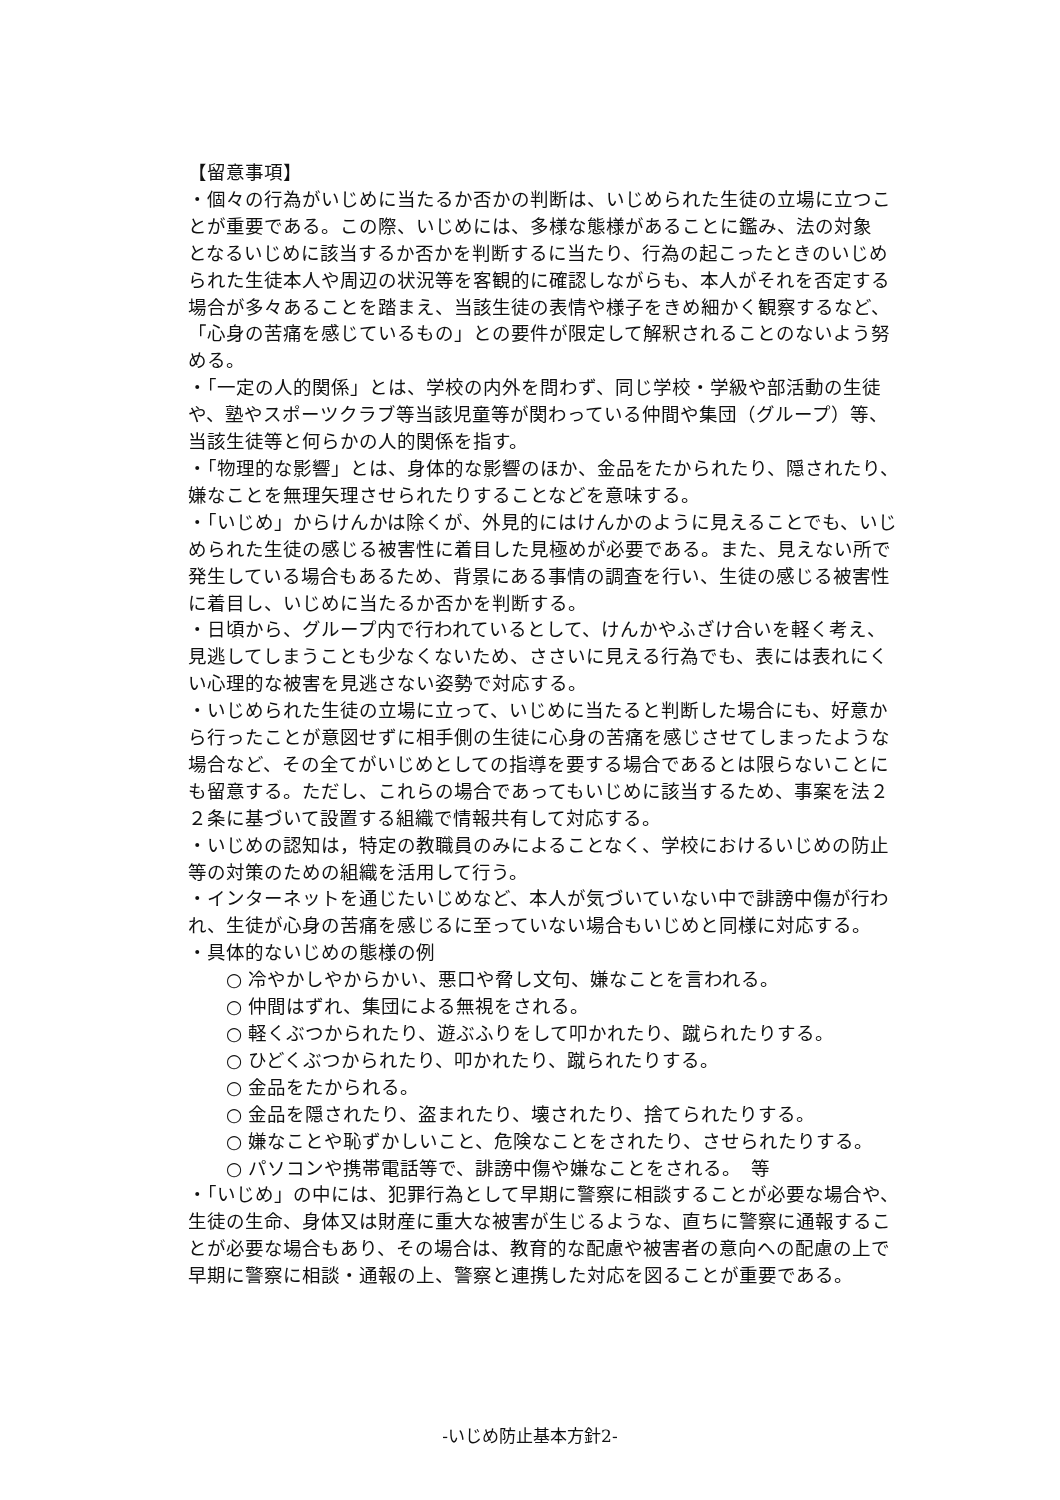【留意事項】
・個々の行為がいじめに当たるか否かの判断は、いじめられた生徒の立場に立つことが重要である。この際、いじめには、多様な態様があることに鑑み、法の対象　となるいじめに該当するか否かを判断するに当たり、行為の起こったときのいじめられた生徒本人や周辺の状況等を客観的に確認しながらも、本人がそれを否定する場合が多々あることを踏まえ、当該生徒の表情や様子をきめ細かく観察するなど、「心身の苦痛を感じているもの」との要件が限定して解釈されることのないよう努める。
・「一定の人的関係」とは、学校の内外を問わず、同じ学校・学級や部活動の生徒や、塾やスポーツクラブ等当該児童等が関わっている仲間や集団（グループ）等、当該生徒等と何らかの人的関係を指す。
・「物理的な影響」とは、身体的な影響のほか、金品をたかられたり、隠されたり、嫌なことを無理矢理させられたりすることなどを意味する。
・「いじめ」からけんかは除くが、外見的にはけんかのように見えることでも、いじめられた生徒の感じる被害性に着目した見極めが必要である。また、見えない所で発生している場合もあるため、背景にある事情の調査を行い、生徒の感じる被害性に着目し、いじめに当たるか否かを判断する。
・日頃から、グループ内で行われているとして、けんかやふざけ合いを軽く考え、見逃してしまうことも少なくないため、ささいに見える行為でも、表には表れにくい心理的な被害を見逃さない姿勢で対応する。
・いじめられた生徒の立場に立って、いじめに当たると判断した場合にも、好意から行ったことが意図せずに相手側の生徒に心身の苦痛を感じさせてしまったような場合など、その全てがいじめとしての指導を要する場合であるとは限らないことにも留意する。ただし、これらの場合であってもいじめに該当するため、事案を法２２条に基づいて設置する組織で情報共有して対応する。
・いじめの認知は，特定の教職員のみによることなく、学校におけるいじめの防止等の対策のための組織を活用して行う。
・インターネットを通じたいじめなど、本人が気づいていない中で誹謗中傷が行われ、生徒が心身の苦痛を感じるに至っていない場合もいじめと同様に対応する。
・具体的ないじめの態様の例
○ 冷やかしやからかい、悪口や脅し文句、嫌なことを言われる。
○ 仲間はずれ、集団による無視をされる。
○ 軽くぶつかられたり、遊ぶふりをして叩かれたり、蹴られたりする。
○ ひどくぶつかられたり、叩かれたり、蹴られたりする。
○ 金品をたかられる。
○ 金品を隠されたり、盗まれたり、壊されたり、捨てられたりする。
○ 嫌なことや恥ずかしいこと、危険なことをされたり、させられたりする。
○ パソコンや携帯電話等で、誹謗中傷や嫌なことをされる。　等
・「いじめ」の中には、犯罪行為として早期に警察に相談することが必要な場合や、生徒の生命、身体又は財産に重大な被害が生じるような、直ちに警察に通報することが必要な場合もあり、その場合は、教育的な配慮や被害者の意向への配慮の上で早期に警察に相談・通報の上、警察と連携した対応を図ることが重要である。
-いじめ防止基本方針2-